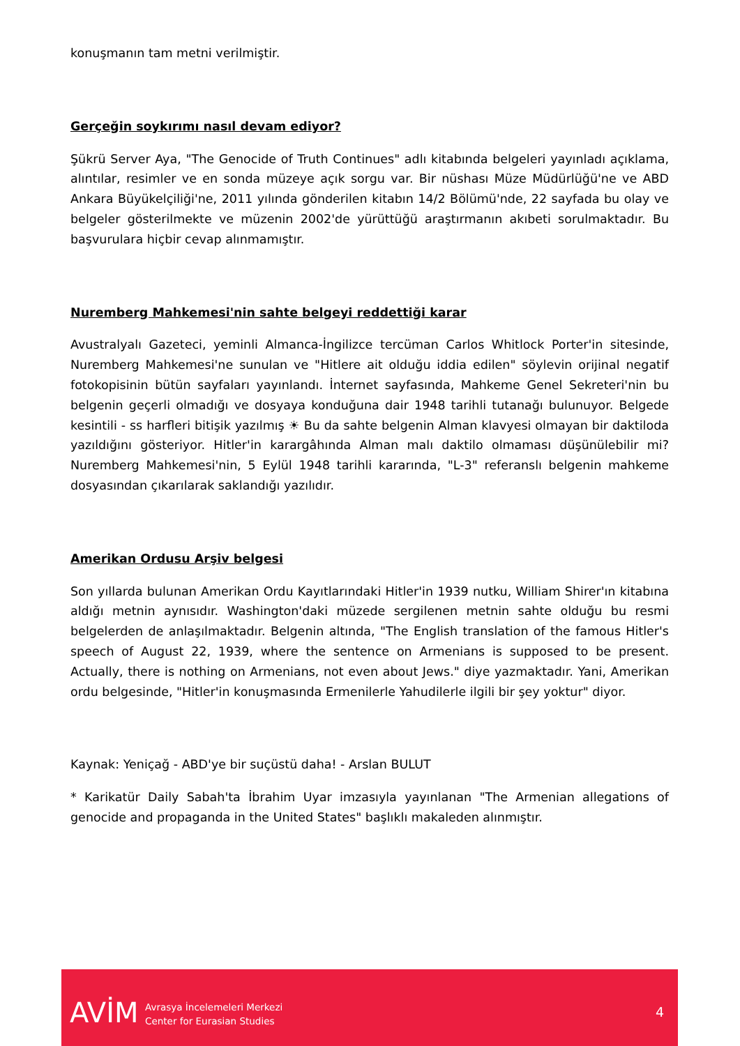konuşmanın tam metni verilmiştir.
Gerçeğin soykırımı nasıl devam ediyor?
Şükrü Server Aya, "The Genocide of Truth Continues" adlı kitabında belgeleri yayınladı açıklama, alıntılar, resimler ve en sonda müzeye açık sorgu var. Bir nüshası Müze Müdürlüğü'ne ve ABD Ankara Büyükelçiliği'ne, 2011 yılında gönderilen kitabın 14/2 Bölümü'nde, 22 sayfada bu olay ve belgeler gösterilmekte ve müzenin 2002'de yürüttüğü araştırmanın akıbeti sorulmaktadır. Bu başvurulara hiçbir cevap alınmamıştır.
Nuremberg Mahkemesi'nin sahte belgeyi reddettiği karar
Avustralyalı Gazeteci, yeminli Almanca-İngilizce tercüman Carlos Whitlock Porter'in sitesinde, Nuremberg Mahkemesi'ne sunulan ve "Hitlere ait olduğu iddia edilen" söylevin orijinal negatif fotokopisinin bütün sayfaları yayınlandı. İnternet sayfasında, Mahkeme Genel Sekreteri'nin bu belgenin geçerli olmadığı ve dosyaya konduğuna dair 1948 tarihli tutanağı bulunuyor. Belgede kesintili - ss harfleri bitişik yazılmış ☀ Bu da sahte belgenin Alman klavyesi olmayan bir daktiloda yazıldığını gösteriyor. Hitler'in karargâhında Alman malı daktilo olmaması düşünülebilir mi? Nuremberg Mahkemesi'nin, 5 Eylül 1948 tarihli kararında, "L-3" referanslı belgenin mahkeme dosyasından çıkarılarak saklandığı yazılıdır.
Amerikan Ordusu Arşiv belgesi
Son yıllarda bulunan Amerikan Ordu Kayıtlarındaki Hitler'in 1939 nutku, William Shirer'ın kitabına aldığı metnin aynısıdır. Washington'daki müzede sergilenen metnin sahte olduğu bu resmi belgelerden de anlaşılmaktadır. Belgenin altında, "The English translation of the famous Hitler's speech of August 22, 1939, where the sentence on Armenians is supposed to be present. Actually, there is nothing on Armenians, not even about Jews." diye yazmaktadır. Yani, Amerikan ordu belgesinde, "Hitler'in konuşmasında Ermenilerle Yahudilerle ilgili bir şey yoktur" diyor.
Kaynak: Yeniçağ - ABD'ye bir suçüstü daha! - Arslan BULUT
* Karikatür Daily Sabah'ta İbrahim Uyar imzasıyla yayınlanan "The Armenian allegations of genocide and propaganda in the United States" başlıklı makaleden alınmıştır.
AVİM
Avrasya İncelemeleri Merkezi
Center for Eurasian Studies
4